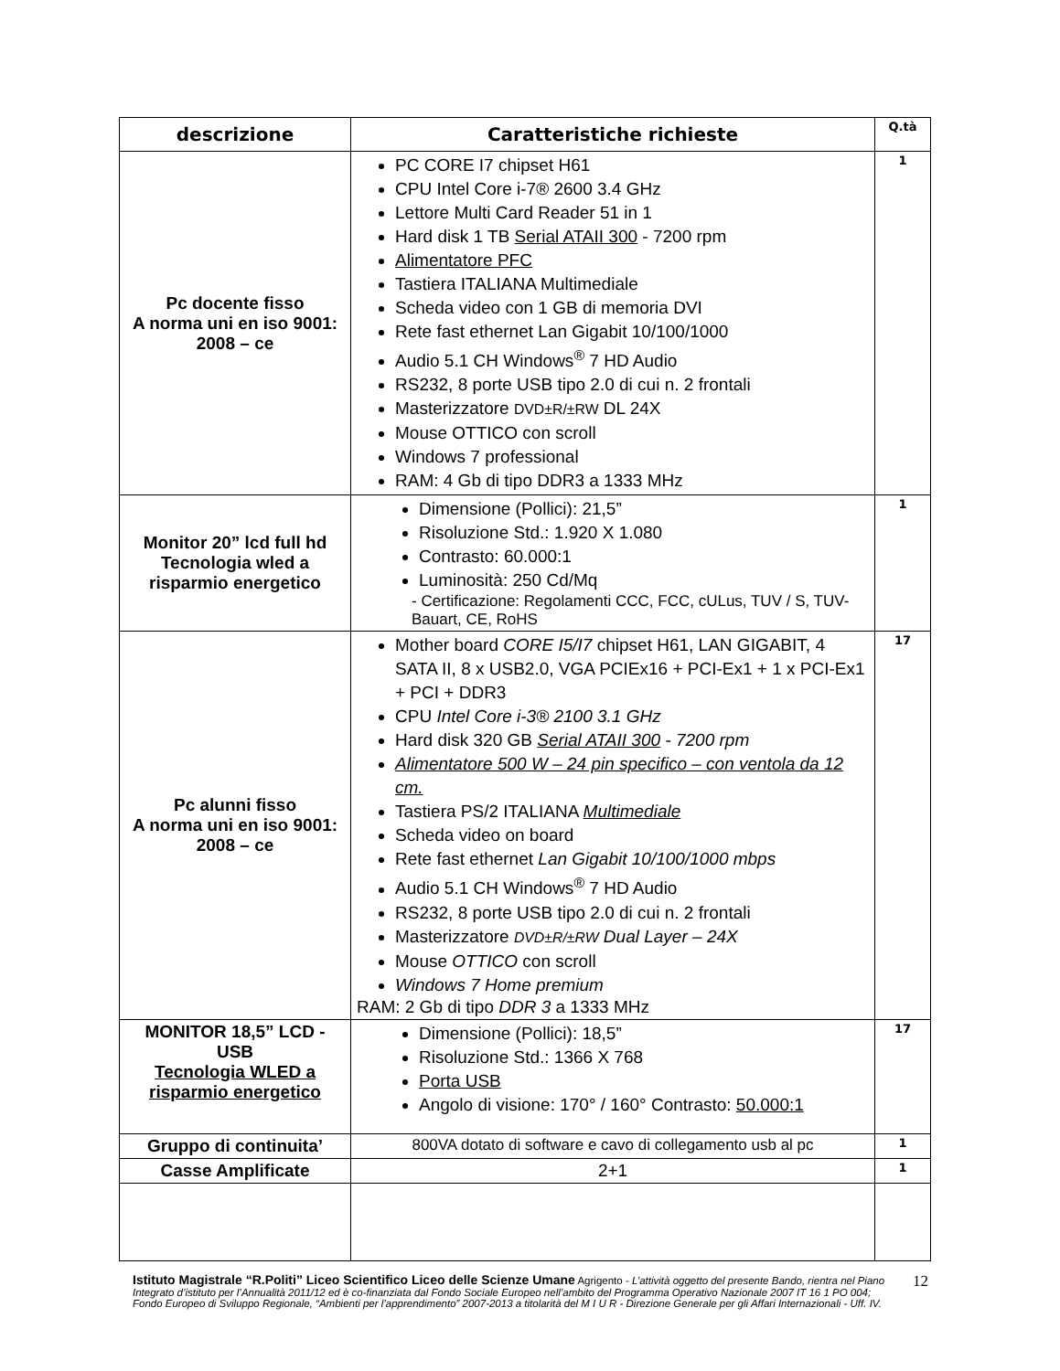| descrizione | Caratteristiche richieste | Q.tà |
| --- | --- | --- |
| Pc docente fisso A norma uni en iso 9001: 2008 – ce | PC CORE I7 chipset H61 CPU Intel Core i-7® 2600 3.4 GHz Lettore Multi Card Reader 51 in 1 Hard disk 1 TB Serial ATAII 300 - 7200 rpm Alimentatore PFC Tastiera ITALIANA Multimediale Scheda video con 1 GB di memoria DVI Rete fast ethernet Lan Gigabit 10/100/1000 Audio 5.1 CH Windows<sup>®</sup> 7 HD Audio RS232, 8 porte USB tipo 2.0 di cui n. 2 frontali Masterizzatore DVD±R/±RW DL 24X Mouse OTTICO con scroll Windows 7 professional RAM: 4 Gb di tipo DDR3 a 1333 MHz | 1 |
| Monitor 20” lcd full hd Tecnologia wled a risparmio energetico | Dimensione (Pollici): 21,5” Risoluzione Std.: 1.920 X 1.080 Contrasto: 60.000:1 Luminosità: 250 Cd/Mq - Certificazione: Regolamenti CCC, FCC, cULus, TUV / S, TUV-Bauart, CE, RoHS | 1 |
| Pc alunni fisso A norma uni en iso 9001: 2008 – ce | Mother board CORE I5/I7 chipset H61, LAN GIGABIT, 4 SATA II, 8 x USB2.0, VGA PCIEx16 + PCI-Ex1 + 1 x PCI-Ex1 + PCI + DDR3 CPU Intel Core i-3® 2100 3.1 GHz Hard disk 320 GB Serial ATAII 300 - 7200 rpm Alimentatore 500 W – 24 pin specifico – con ventola da 12 cm. Tastiera PS/2 ITALIANA Multimediale Scheda video on board Rete fast ethernet Lan Gigabit 10/100/1000 mbps Audio 5.1 CH Windows<sup>®</sup> 7 HD Audio RS232, 8 porte USB tipo 2.0 di cui n. 2 frontali Masterizzatore DVD±R/±RW Dual Layer – 24X Mouse OTTICO con scroll Windows 7 Home premium RAM: 2 Gb di tipo DDR 3 a 1333 MHz | 17 |
| MONITOR 18,5” LCD - USB Tecnologia WLED a risparmio energetico | Dimensione (Pollici): 18,5” Risoluzione Std.: 1366 X 768 Porta USB Angolo di visione: 170° / 160° Contrasto: 50.000:1 | 17 |
| Gruppo di continuita’ | 800VA dotato di software e cavo di collegamento usb al pc | 1 |
| Casse Amplificate | 2+1 | 1 |
12 Istituto Magistrale “R.Politi” Liceo Scientifico Liceo delle Scienze Umane Agrigento - L’attività oggetto del presente Bando, rientra nel Piano Integrato d’istituto per l’Annualità 2011/12 ed è co-finanziata dal Fondo Sociale Europeo nell’ambito del Programma Operativo Nazionale 2007 IT 16 1 PO 004; Fondo Europeo di Sviluppo Regionale, “Ambienti per l’apprendimento” 2007-2013 a titolarità del M I U R - Direzione Generale per gli Affari Internazionali - Uff. IV.